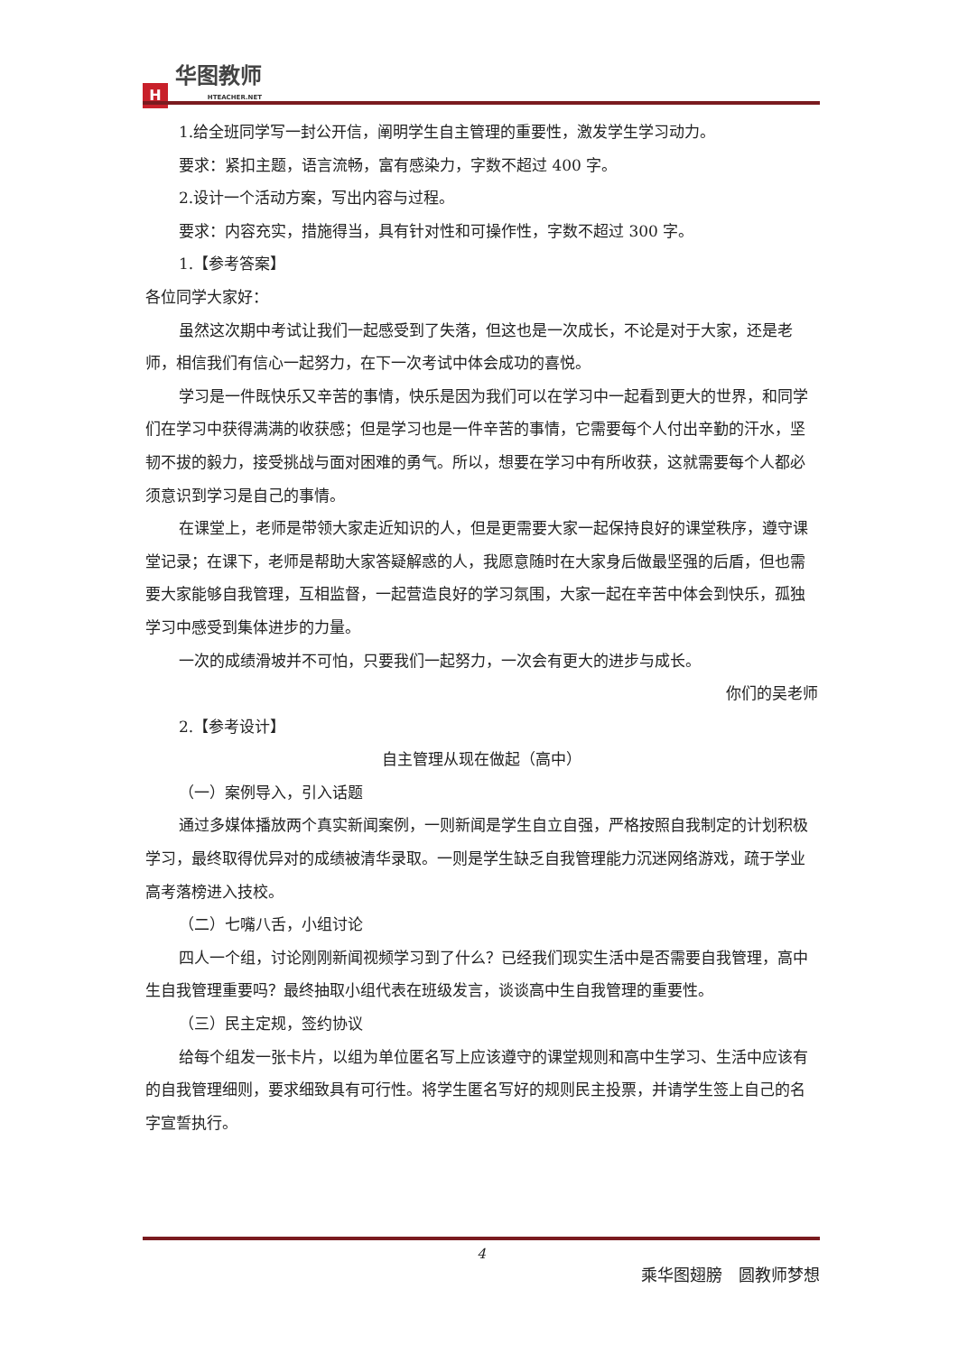H
华图教师
HTEACHER.NET
1.给全班同学写一封公开信，阐明学生自主管理的重要性，激发学生学习动力。
要求：紧扣主题，语言流畅，富有感染力，字数不超过 400 字。
2.设计一个活动方案，写出内容与过程。
要求：内容充实，措施得当，具有针对性和可操作性，字数不超过 300 字。
1.【参考答案】
各位同学大家好：
虽然这次期中考试让我们一起感受到了失落，但这也是一次成长，不论是对于大家，还是老师，相信我们有信心一起努力，在下一次考试中体会成功的喜悦。
学习是一件既快乐又辛苦的事情，快乐是因为我们可以在学习中一起看到更大的世界，和同学们在学习中获得满满的收获感；但是学习也是一件辛苦的事情，它需要每个人付出辛勤的汗水，坚韧不拔的毅力，接受挑战与面对困难的勇气。所以，想要在学习中有所收获，这就需要每个人都必须意识到学习是自己的事情。
在课堂上，老师是带领大家走近知识的人，但是更需要大家一起保持良好的课堂秩序，遵守课堂记录；在课下，老师是帮助大家答疑解惑的人，我愿意随时在大家身后做最坚强的后盾，但也需要大家能够自我管理，互相监督，一起营造良好的学习氛围，大家一起在辛苦中体会到快乐，孤独学习中感受到集体进步的力量。
一次的成绩滑坡并不可怕，只要我们一起努力，一次会有更大的进步与成长。
你们的吴老师
2.【参考设计】
自主管理从现在做起（高中）
（一）案例导入，引入话题
通过多媒体播放两个真实新闻案例，一则新闻是学生自立自强，严格按照自我制定的计划积极学习，最终取得优异对的成绩被清华录取。一则是学生缺乏自我管理能力沉迷网络游戏，疏于学业高考落榜进入技校。
（二）七嘴八舌，小组讨论
四人一个组，讨论刚刚新闻视频学习到了什么？已经我们现实生活中是否需要自我管理，高中生自我管理重要吗？最终抽取小组代表在班级发言，谈谈高中生自我管理的重要性。
（三）民主定规，签约协议
给每个组发一张卡片，以组为单位匿名写上应该遵守的课堂规则和高中生学习、生活中应该有的自我管理细则，要求细致具有可行性。将学生匿名写好的规则民主投票，并请学生签上自己的名字宣誓执行。
4
乘华图翅膀　圆教师梦想